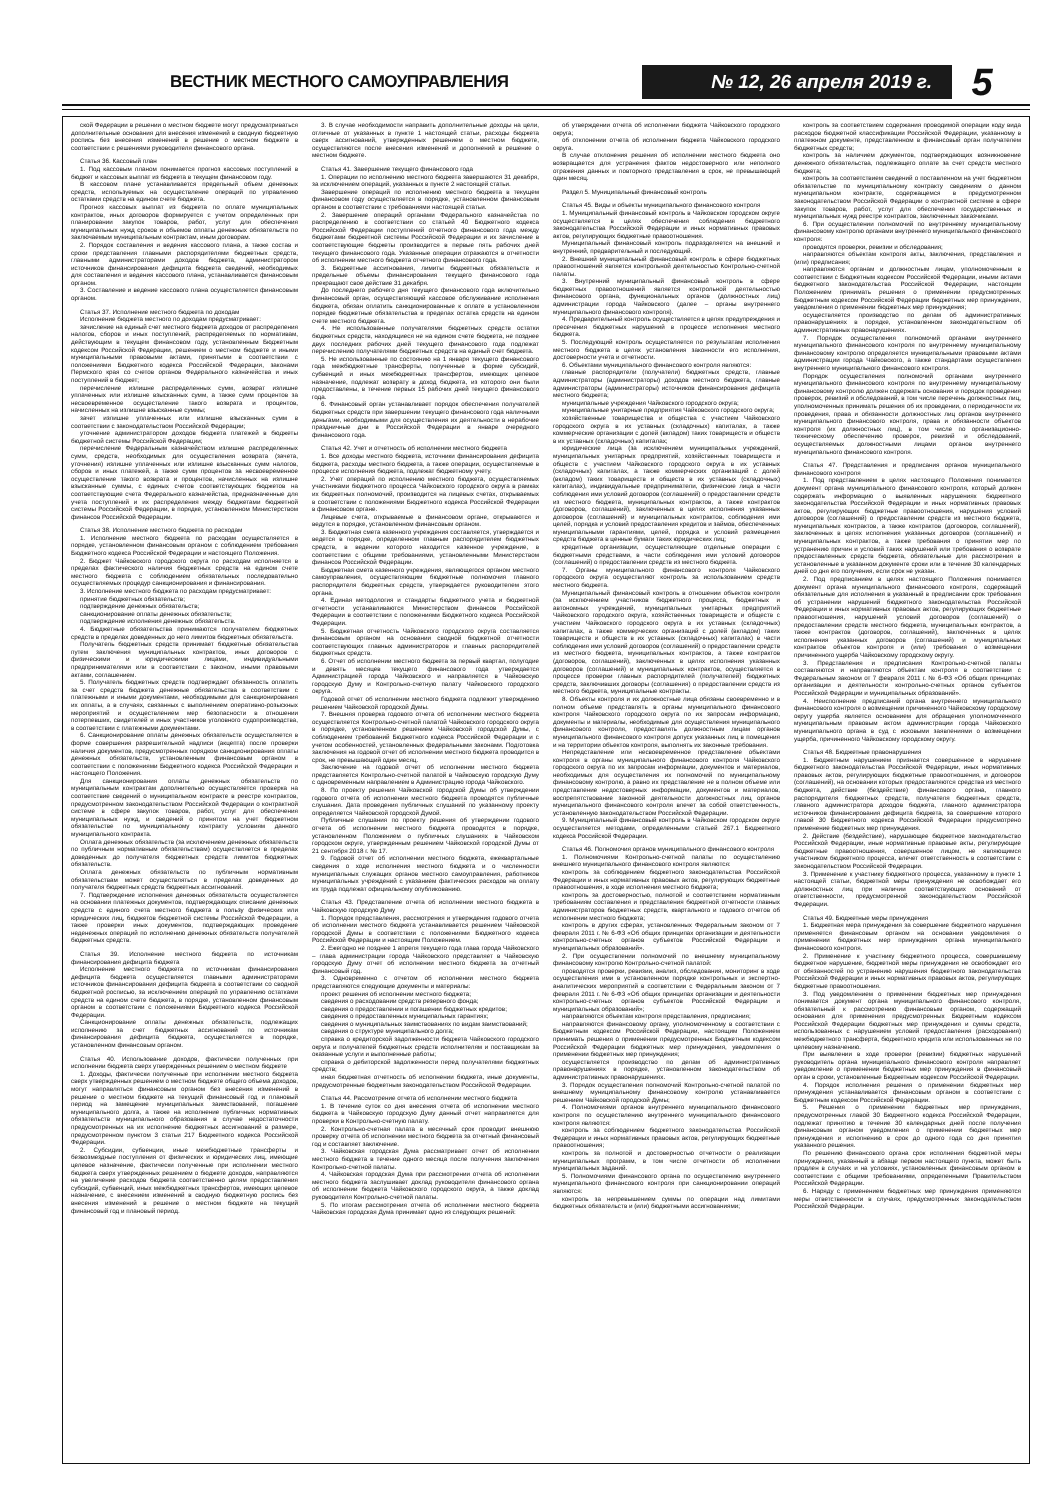ВЕСТНИК МЕСТНОГО САМОУПРАВЛЕНИЯ
№ 12, 26 апреля 2019 г.
5
ской Федерации в решении о местном бюджете могут предусматриваться дополнительные основания для внесения изменений в сводную бюджетную роспись без внесения изменений в решение о местном бюджете в соответствии с решениями руководителя финансового органа.
Статья 36. Кассовый план
1. Под кассовым планом понимается прогноз кассовых поступлений в бюджет и кассовых выплат из бюджета в текущем финансовом году.
В кассовом плане устанавливается предельный объем денежных средств, используемых на осуществление операций по управлению остатками средств на едином счете бюджета.
Прогноз кассовых выплат из бюджета по оплате муниципальных контрактов, иных договоров формируется с учетом определенных при планировании закупок товаров, работ, услуг для обеспечения муниципальных нужд сроков и объемов оплаты денежных обязательств по заключаемым муниципальным контрактам, иным договорам.
2. Порядок составления и ведения кассового плана, а также состав и сроки представления главными распорядителями бюджетных средств, главными администраторами доходов бюджета, администратором источников финансирования дефицита бюджета сведений, необходимых для составления и ведения кассового плана, устанавливается финансовым органом.
3. Составление и ведение кассового плана осуществляется финансовым органом.
Статья 37. Исполнение местного бюджета по доходам
Исполнение бюджета местного по доходам предусматривает:
зачисление на единый счет местного бюджета доходов от распределения налогов, сборов и иных поступлений, распределяемых по нормативам, действующим в текущем финансовом году, установленным Бюджетным кодексом Российской Федерации, решением о местном бюджете и иными муниципальными правовыми актами, принятыми в соответствии с положениями Бюджетного кодекса Российской Федерации, законами Пермского края со счетов органов Федерального казначейства и иных поступлений в бюджет;
перечисление излишне распределенных сумм, возврат излишне уплаченных или излишне взысканных сумм, а также сумм процентов за несвоевременное осуществление такого возврата и процентов, начисленных на излишне взысканные суммы;
зачет излишне уплаченных или излишне взысканных сумм в соответствии с законодательством Российской Федерации;
уточнение администратором доходов бюджета платежей в бюджеты бюджетной системы Российской Федерации;
перечисление Федеральным казначейством излишне распределенных сумм, средств, необходимых для осуществления возврата (зачета, уточнения) излишне уплаченных или излишне взысканных сумм налогов, сборов и иных платежей, а также сумм процентов за несвоевременное осуществление такого возврата и процентов, начисленных на излишне взысканные суммы, с единых счетов соответствующих бюджетов на соответствующие счета Федерального казначейства, предназначенные для учета поступлений и их распределения между бюджетами бюджетной системы Российской Федерации, в порядке, установленном Министерством финансов Российской Федерации.
Статья 38. Исполнение местного бюджета по расходам
1. Исполнение местного бюджета по расходам осуществляется в порядке, установленном финансовым органом с соблюдением требования Бюджетного кодекса Российской Федерации и настоящего Положения.
2. Бюджет Чайковского городского округа по расходам исполняется в пределах фактического наличия бюджетных средств на едином счете местного бюджета с соблюдением обязательных последовательно осуществляемых процедур санкционирования и финансирования.
3. Исполнение местного бюджета по расходам предусматривает:
принятие бюджетных обязательств;
подтверждение денежных обязательств;
санкционирование оплаты денежных обязательств;
подтверждение исполнения денежных обязательств.
4. Бюджетные обязательства принимаются получателем бюджетных средств в пределах доведенных до него лимитов бюджетных обязательств.
Получатель бюджетных средств принимает бюджетные обязательства путем заключения муниципальных контрактов, иных договоров с физическими и юридическими лицами, индивидуальными предпринимателями или в соответствии с законом, иными правовыми актами, соглашением.
5. Получатель бюджетных средств подтверждает обязанность оплатить за счет средств бюджета денежные обязательства в соответствии с платежными и иными документами, необходимыми для санкционирования их оплаты, а в случаях, связанных с выполнением оперативно-розыскных мероприятий и осуществлением мер безопасности в отношении потерпевших, свидетелей и иных участников уголовного судопроизводства, в соответствии с платежными документами.
6. Санкционирование оплаты денежных обязательств осуществляется в форме совершения разрешительной надписи (акцепта) после проверки наличия документов, предусмотренных порядком санкционирования оплаты денежных обязательств, установленным финансовым органом в соответствии с положениями Бюджетного кодекса Российской Федерации и настоящего Положения.
Для санкционирования оплаты денежных обязательств по муниципальным контрактам дополнительно осуществляется проверка на соответствие сведений о муниципальном контракте в реестре контрактов, предусмотренном законодательством Российской Федерации о контрактной системе в сфере закупок товаров, работ, услуг для обеспечения муниципальных нужд, и сведений о принятом на учет бюджетном обязательстве по муниципальному контракту условиям данного муниципального контракта.
Оплата денежных обязательств (за исключением денежных обязательств по публичным нормативным обязательствам) осуществляется в пределах доведенных до получателя бюджетных средств лимитов бюджетных обязательств.
Оплата денежных обязательств по публичным нормативным обязательствам может осуществляться в пределах доведенных до получателя бюджетных средств бюджетных ассигнований.
7. Подтверждение исполнения денежных обязательств осуществляется на основании платежных документов, подтверждающих списание денежных средств с единого счета местного бюджета в пользу физических или юридических лиц, бюджетов бюджетной системы Российской Федерации, а также проверки иных документов, подтверждающих проведение неденежных операций по исполнению денежных обязательств получателей бюджетных средств.
Статья 39. Исполнение местного бюджета по источникам финансирования дефицита бюджета
Исполнение местного бюджета по источникам финансирования дефицита бюджета осуществляется главными администраторами источников финансирования дефицита бюджета в соответствии со сводной бюджетной росписью, за исключением операций по управлению остатками средств на едином счете бюджета, в порядке, установленном финансовым органом в соответствии с положениями Бюджетного кодекса Российской Федерации.
Санкционирование оплаты денежных обязательств, подлежащих исполнению за счет бюджетных ассигнований по источникам финансирования дефицита бюджета, осуществляется в порядке, установленном финансовым органом.
Статья 40. Использование доходов, фактически полученных при исполнении бюджета сверх утвержденных решением о местном бюджете
1. Доходы, фактически полученные при исполнении местного бюджета сверх утвержденных решением о местном бюджете общего объема доходов, могут направляться финансовым органом без внесения изменений в решение о местном бюджете на текущий финансовый год и плановый период на замещение муниципальных заимствований, погашение муниципального долга, а также на исполнение публичных нормативных обязательств муниципального образования в случае недостаточности предусмотренных на их исполнение бюджетных ассигнований в размере, предусмотренном пунктом 3 статьи 217 Бюджетного кодекса Российской Федерации.
2. Субсидии, субвенции, иные межбюджетные трансферты и безвозмездные поступления от физических и юридических лиц, имеющие целевое назначение, фактически полученные при исполнении местного бюджета сверх утвержденных решением о бюджете доходов, направляются на увеличение расходов бюджета соответственно целям предоставления субсидий, субвенций, иных межбюджетных трансфертов, имеющих целевое назначение, с внесением изменений в сводную бюджетную роспись без внесения изменений в решение о местном бюджете на текущий финансовый год и плановый период.
3. В случае необходимости направить дополнительные доходы на цели, отличные от указанных в пункте 1 настоящей статьи, расходы бюджета сверх ассигнований, утвержденных решением о местном бюджете, осуществляются после внесения изменений и дополнений в решение о местном бюджете.
Статья 41. Завершение текущего финансового года
1. Операции по исполнению местного бюджета завершаются 31 декабря, за исключением операций, указанных в пункте 2 настоящей статьи.
Завершение операций по исполнению местного бюджета в текущем финансовом году осуществляется в порядке, установленном финансовым органом в соответствии с требованиями настоящей статьи.
2. Завершение операций органами Федерального казначейства по распределению в соответствии со статьей 40 Бюджетного кодекса Российской Федерации поступлений отчетного финансового года между бюджетами бюджетной системы Российской Федерации и их зачисление в соответствующие бюджеты производится в первые пять рабочих дней текущего финансового года. Указанные операции отражаются в отчетности об исполнении местного бюджета отчетного финансового года.
3. Бюджетные ассигнования, лимиты бюджетных обязательств и предельные объемы финансирования текущего финансового года прекращают свое действие 31 декабря.
До последнего рабочего дня текущего финансового года включительно финансовый орган, осуществляющий кассовое обслуживание исполнения бюджета, обязан оплатить санкционированные к оплате в установленном порядке бюджетные обязательства в пределах остатка средств на едином счете местного бюджета.
4. Не использованные получателями бюджетных средств остатки бюджетных средств, находящиеся не на едином счете бюджета, не позднее двух последних рабочих дней текущего финансового года подлежат перечислению получателями бюджетных средств на единый счет бюджета.
5. Не использованные по состоянию на 1 января текущего финансового года межбюджетные трансферты, полученные в форме субсидий, субвенций и иных межбюджетных трансфертов, имеющих целевое назначение, подлежат возврату в доход бюджета, из которого они были предоставлены, в течение первых 15 рабочих дней текущего финансового года.
6. Финансовый орган устанавливает порядок обеспечения получателей бюджетных средств при завершении текущего финансового года наличными деньгами, необходимыми для осуществления их деятельности в нерабочие праздничные дни в Российской Федерации в январе очередного финансового года.
Статья 42. Учет и отчетность об исполнении местного бюджета
1. Все доходы местного бюджета, источники финансирования дефицита бюджета, расходы местного бюджета, а также операции, осуществляемые в процессе исполнения бюджета, подлежат бюджетному учету.
2. Учет операций по исполнению местного бюджета, осуществляемых участниками бюджетного процесса Чайковского городского округа в рамках их бюджетных полномочий, производится на лицевых счетах, открываемых в соответствии с положениями Бюджетного кодекса Российской Федерации в финансовом органе.
Лицевые счета, открываемые в финансовом органе, открываются и ведутся в порядке, установленном финансовым органом.
3. Бюджетная смета казенного учреждения составляется, утверждается и ведется в порядке, определенном главным распорядителем бюджетных средств, в ведении которого находится казенное учреждение, в соответствии с общими требованиями, установленными Министерством финансов Российской Федерации.
Бюджетная смета казенного учреждения, являющегося органом местного самоуправления, осуществляющим бюджетные полномочия главного распорядителя бюджетных средств, утверждается руководителем этого органа.
4. Единая методология и стандарты бюджетного учета и бюджетной отчетности устанавливаются Министерством финансов Российской Федерации в соответствии с положениями Бюджетного кодекса Российской Федерации.
5. Бюджетная отчетность Чайковского городского округа составляется финансовым органом на основании сводной бюджетной отчетности соответствующих главных администраторов и главных распорядителей бюджетных средств.
6. Отчет об исполнении местного бюджета за первый квартал, полугодие и девять месяцев текущего финансового года утверждается Администрацией города Чайковского и направляется в Чайковскую городскую Думу и Контрольно-счетную палату Чайковского городского округа.
Годовой отчет об исполнении местного бюджета подлежит утверждению решением Чайковской городской Думы.
7. Внешняя проверка годового отчета об исполнении местного бюджета осуществляется Контрольно-счетной палатой Чайковского городского округа в порядке, установленном решением Чайковской городской Думы, с соблюдением требований Бюджетного кодекса Российской Федерации и с учетом особенностей, установленных федеральными законами. Подготовка заключения на годовой отчет об исполнении местного бюджета проводится в срок, не превышающий один месяц.
Заключение на годовой отчет об исполнении местного бюджета представляется Контрольно-счетной палатой в Чайковскую городскую Думу с одновременным направлением в Администрацию города Чайковского.
8. По проекту решения Чайковской городской Думы об утверждении годового отчета об исполнении местного бюджета проводятся публичные слушания. Дата проведения публичных слушаний по указанному проекту определяется Чайковской городской Думой.
Публичные слушания по проекту решения об утверждении годового отчета об исполнении местного бюджета проводятся в порядке, установленном Положением о публичных слушаниях в Чайковском городском округе, утвержденным решением Чайковской городской Думы от 21 сентября 2018 г. № 17.
9. Годовой отчет об исполнении местного бюджета, ежеквартальные сведения о ходе исполнения местного бюджета и о численности муниципальных служащих органов местного самоуправления, работников муниципальных учреждений с указанием фактических расходов на оплату их труда подлежат официальному опубликованию.
Статья 43. Представление отчета об исполнении местного бюджета в Чайковскую городскую Думу
1. Порядок представления, рассмотрения и утверждения годового отчета об исполнении местного бюджета устанавливается решением Чайковской городской Думы в соответствии с положениями Бюджетного кодекса Российской Федерации и настоящим Положением.
2. Ежегодно не позднее 1 апреля текущего года глава города Чайковского – глава администрации города Чайковского представляет в Чайковскую городскую Думу отчет об исполнении местного бюджета за отчетный финансовый год.
3. Одновременно с отчетом об исполнении местного бюджета представляются следующие документы и материалы:
проект решения об исполнении местного бюджета;
сведения о расходовании средств резервного фонда;
сведения о предоставлении и погашении бюджетных кредитов;
сведения о предоставленных муниципальных гарантиях;
сведения о муниципальных заимствованиях по видам заимствований;
сведения о структуре муниципального долга;
справка о кредиторской задолженности бюджета Чайковского городского округа и получателей бюджетных средств исполнителям и поставщикам за оказанные услуги и выполненные работы;
справка о дебиторской задолженности перед получателями бюджетных средств;
иная бюджетная отчетность об исполнении бюджета, иные документы, предусмотренные бюджетным законодательством Российской Федерации.
Статья 44. Рассмотрение отчета об исполнении местного бюджета
1. В течение суток со дня внесения отчета об исполнении местного бюджета в Чайковскую городскую Думу данный отчет направляется для проверки в Контрольно-счетную палату.
2. Контрольно-счетная палата в месячный срок проводит внешнюю проверку отчета об исполнении местного бюджета за отчетный финансовый год и составляет заключение.
3. Чайковская городская Дума рассматривает отчет об исполнении местного бюджета в течение одного месяца после получения заключения Контрольно-счетной палаты.
4. Чайковская городская Дума при рассмотрении отчета об исполнении местного бюджета заслушивает доклад руководителя финансового органа об исполнении бюджета Чайковского городского округа, а также доклад руководителя Контрольно-счетной палаты.
5. По итогам рассмотрения отчета об исполнении местного бюджета Чайковская городская Дума принимает одно из следующих решений:
об утверждении отчета об исполнении бюджета Чайковского городского округа;
об отклонении отчета об исполнении бюджета Чайковского городского округа.
В случае отклонения решения об исполнении местного бюджета оно возвращается для устранения фактов недостоверного или неполного отражения данных и повторного представления в срок, не превышающий один месяц.
Раздел 5. Муниципальный финансовый контроль
Статья 45. Виды и объекты муниципального финансового контроля
1. Муниципальный финансовый контроль в Чайковском городском округе осуществляется в целях обеспечения соблюдения бюджетного законодательства Российской Федерации и иных нормативных правовых актов, регулирующих бюджетные правоотношения.
Муниципальный финансовый контроль подразделяется на внешний и внутренний, предварительный и последующий.
2. Внешний муниципальный финансовый контроль в сфере бюджетных правоотношений является контрольной деятельностью Контрольно-счетной палаты.
3. Внутренний муниципальный финансовый контроль в сфере бюджетных правоотношений является контрольной деятельностью финансового органа, функциональных органов (должностных лиц) администрации города Чайковского (далее – органы внутреннего муниципального финансового контроля).
4. Предварительный контроль осуществляется в целях предупреждения и пресечения бюджетных нарушений в процессе исполнения местного бюджета.
5. Последующий контроль осуществляется по результатам исполнения местного бюджета в целях установления законности его исполнения, достоверности учета и отчетности.
6. Объектами муниципального финансового контроля являются:
главные распорядители (получатели) бюджетных средств, главные администраторы (администраторы) доходов местного бюджета, главные администраторы (администраторы) источников финансирования дефицита местного бюджета;
муниципальные учреждения Чайковского городского округа;
муниципальные унитарные предприятия Чайковского городского округа;
хозяйственные товарищества и общества с участием Чайковского городского округа в их уставных (складочных) капиталах, а также коммерческие организации с долей (вкладом) таких товариществ и обществ в их уставных (складочных) капиталах;
юридические лица (за исключением муниципальных учреждений, муниципальных унитарных предприятий, хозяйственных товариществ и обществ с участием Чайковского городского округа в их уставных (складочных) капиталах, а также коммерческих организаций с долей (вкладом) таких товариществ и обществ в их уставных (складочных) капиталах), индивидуальные предприниматели, физические лица в части соблюдения ими условий договоров (соглашений) о предоставлении средств из местного бюджета, муниципальных контрактов, а также контрактов (договоров, соглашений), заключенных в целях исполнения указанных договоров (соглашений) и муниципальных контрактов, соблюдения ими целей, порядка и условий предоставления кредитов и займов, обеспеченных муниципальными гарантиями, целей, порядка и условий размещения средств бюджета в ценные бумаги таких юридических лиц;
кредитные организации, осуществляющие отдельные операции с бюджетными средствами, в части соблюдения ими условий договоров (соглашений) о предоставлении средств из местного бюджета.
7. Органы муниципального финансового контроля Чайковского городского округа осуществляют контроль за использованием средств местного бюджета.
Муниципальный финансовый контроль в отношении объектов контроля (за исключением участников бюджетного процесса, бюджетных и автономных учреждений, муниципальных унитарных предприятий Чайковского городского округа, хозяйственных товариществ и обществ с участием Чайковского городского округа в их уставных (складочных) капиталах, а также коммерческих организаций с долей (вкладом) таких товариществ и обществ в их уставных (складочных) капиталах) в части соблюдения ими условий договоров (соглашений) о предоставлении средств из местного бюджета, муниципальных контрактов, а также контрактов (договоров, соглашений), заключенных в целях исполнения указанных договоров (соглашений) и муниципальных контрактов, осуществляется в процессе проверки главных распорядителей (получателей) бюджетных средств, заключивших договоры (соглашения) о предоставлении средств из местного бюджета, муниципальные контракты.
8. Объекты контроля и их должностные лица обязаны своевременно и в полном объеме представлять в органы муниципального финансового контроля Чайковского городского округа по их запросам информацию, документы и материалы, необходимые для осуществления муниципального финансового контроля, предоставлять должностным лицам органов муниципального финансового контроля допуск указанных лиц в помещения и на территории объектов контроля, выполнять их законные требования.
Непредставление или несвоевременное представление объектами контроля в органы муниципального финансового контроля Чайковского городского округа по их запросам информации, документов и материалов, необходимых для осуществления их полномочий по муниципальному финансовому контролю, а равно их представление не в полном объеме или представление недостоверных информации, документов и материалов, воспрепятствование законной деятельности должностных лиц органов муниципального финансового контроля влечет за собой ответственность, установленную законодательством Российской Федерации.
9. Муниципальный финансовый контроль в Чайковском городском округе осуществляется методами, определенными статьей 267.1 Бюджетного кодекса Российской Федерации.
Статья 46. Полномочия органов муниципального финансового контроля
1. Полномочиями Контрольно-счетной палаты по осуществлению внешнего муниципального финансового контроля являются:
контроль за соблюдением бюджетного законодательства Российской Федерации и иных нормативных правовых актов, регулирующих бюджетные правоотношения, в ходе исполнения местного бюджета;
контроль за достоверностью, полнотой и соответствием нормативным требованиям составления и представления бюджетной отчетности главных администраторов бюджетных средств, квартального и годового отчетов об исполнении местного бюджета;
контроль в других сферах, установленных Федеральным законом от 7 февраля 2011 г. № 6-ФЗ «Об общих принципах организации и деятельности контрольно-счетных органов субъектов Российской Федерации и муниципальных образований».
2. При осуществлении полномочий по внешнему муниципальному финансовому контролю Контрольно-счетной палатой:
проводятся проверки, ревизии, анализ, обследования, мониторинг в ходе осуществления ими в установленном порядке контрольных и экспертно-аналитических мероприятий в соответствии с Федеральным законом от 7 февраля 2011 г. № 6-ФЗ «Об общих принципах организации и деятельности контрольно-счетных органов субъектов Российской Федерации и муниципальных образований»;
направляются объектам контроля представления, предписания;
направляются финансовому органу, уполномоченному в соответствии с Бюджетным кодексом Российской Федерации, настоящим Положением принимать решения о применении предусмотренных Бюджетным кодексом Российской Федерации бюджетных мер принуждения, уведомления о применении бюджетных мер принуждения;
осуществляется производство по делам об административных правонарушениях в порядке, установленном законодательством об административных правонарушениях.
3. Порядок осуществления полномочий Контрольно-счетной палатой по внешнему муниципальному финансовому контролю устанавливается решением Чайковской городской Думы;
4. Полномочиями органов внутреннего муниципального финансового контроля по осуществлению внутреннего муниципального финансового контроля являются:
контроль за соблюдением бюджетного законодательства Российской Федерации и иных нормативных правовых актов, регулирующих бюджетные правоотношения;
контроль за полнотой и достоверностью отчетности о реализации муниципальных программ, в том числе отчетности об исполнении муниципальных заданий.
5. Полномочиями финансового органа по осуществлению внутреннего муниципального финансового контроля при санкционировании операций являются:
контроль за непревышением суммы по операции над лимитами бюджетных обязательств и (или) бюджетными ассигнованиями;
контроль за соответствием содержания проводимой операции коду вида расходов бюджетной классификации Российской Федерации, указанному в платежном документе, представленном в финансовый орган получателем бюджетных средств;
контроль за наличием документов, подтверждающих возникновение денежного обязательства, подлежащего оплате за счет средств местного бюджета;
контроль за соответствием сведений о поставленном на учет бюджетном обязательстве по муниципальному контракту сведениям о данном муниципальном контракте, содержащемся в предусмотренном законодательством Российской Федерации о контрактной системе в сфере закупок товаров, работ, услуг для обеспечения государственных и муниципальных нужд реестре контрактов, заключенных заказчиками.
6. При осуществлении полномочий по внутреннему муниципальному финансовому контролю органами внутреннего муниципального финансового контроля:
проводятся проверки, ревизии и обследования;
направляются объектам контроля акты, заключения, представления и (или) предписания;
направляются органам и должностным лицам, уполномоченным в соответствии с Бюджетным кодексом Российской Федерации, иными актами бюджетного законодательства Российской Федерации, настоящим Положением принимать решения о применении предусмотренных Бюджетным кодексом Российской Федерации бюджетных мер принуждения, уведомления о применении бюджетных мер принуждения;
осуществляется производство по делам об административных правонарушениях в порядке, установленном законодательством об административных правонарушениях.
7. Порядок осуществления полномочий органами внутреннего муниципального финансового контроля по внутреннему муниципальному финансовому контролю определяется муниципальными правовыми актами администрации города Чайковского, а также стандартами осуществления внутреннего муниципального финансового контроля.
Порядок осуществления полномочий органами внутреннего муниципального финансового контроля по внутреннему муниципальному финансовому контролю должен содержать основания и порядок проведения проверок, ревизий и обследований, в том числе перечень должностных лиц, уполномоченных принимать решения об их проведении, о периодичности их проведения, права и обязанности должностных лиц органов внутреннего муниципального финансового контроля, права и обязанности объектов контроля (их должностных лиц), в том числе по организационно-техническому обеспечению проверок, ревизий и обследований, осуществляемых должностными лицами органов внутреннего муниципального финансового контроля.
Статья 47. Представления и предписания органов муниципального финансового контроля
1. Под представлением в целях настоящего Положения понимается документ органа муниципального финансового контроля, который должен содержать информацию о выявленных нарушениях бюджетного законодательства Российской Федерации и иных нормативных правовых актов, регулирующих бюджетные правоотношения, нарушения условий договоров (соглашений) о предоставлении средств из местного бюджета, муниципальных контрактов, а также контрактов (договоров, соглашений), заключенных в целях исполнения указанных договоров (соглашений) и муниципальных контрактов, а также требования о принятии мер по устранению причин и условий таких нарушений или требования о возврате предоставленных средств бюджета, обязательные для рассмотрения в установленные в указанном документе сроки или в течение 30 календарных дней со дня его получения, если срок не указан.
2. Под предписанием в целях настоящего Положения понимается документ органа муниципального финансового контроля, содержащий обязательные для исполнения в указанный в предписании срок требования об устранении нарушений бюджетного законодательства Российской Федерации и иных нормативных правовых актов, регулирующих бюджетные правоотношения, нарушений условий договоров (соглашений) о предоставлении средств местного бюджета, муниципальных контрактов, а также контрактов (договоров, соглашений), заключенных в целях исполнения указанных договоров (соглашений) и муниципальных контрактов объектов контроля и (или) требования о возмещении причиненного ущерба Чайковскому городскому округу.
3. Представления и предписания Контрольно-счетной палаты составляются и направляются объектам контроля в соответствии с Федеральным законом от 7 февраля 2011 г. № 6-ФЗ «Об общих принципах организации и деятельности контрольно-счетных органов субъектов Российской Федерации и муниципальных образований».
4. Неисполнение предписаний органа внутреннего муниципального финансового контроля о возмещении причиненного Чайковскому городскому округу ущерба является основанием для обращения уполномоченного муниципальным правовым актом администрации города Чайковского муниципального органа в суд с исковыми заявлениями о возмещении ущерба, причиненного Чайковскому городскому округу.
Статья 48. Бюджетные правонарушения
1. Бюджетным нарушением признается совершенное в нарушение бюджетного законодательства Российской Федерации, иных нормативных правовых актов, регулирующих бюджетные правоотношения, и договоров (соглашений), на основании которых предоставляются средства из местного бюджета, действие (бездействие) финансового органа, главного распорядителя бюджетных средств, получателя бюджетных средств, главного администратора доходов бюджета, главного администратора источников финансирования дефицита бюджета, за совершение которого главой 30 Бюджетного кодекса Российской Федерации предусмотрено применение бюджетных мер принуждения.
2. Действие (бездействие), нарушающее бюджетное законодательство Российской Федерации, иные нормативные правовые акты, регулирующие бюджетные правоотношения, совершенное лицом, не являющимся участником бюджетного процесса, влечет ответственность в соответствии с законодательством Российской Федерации.
3. Применение к участнику бюджетного процесса, указанному в пункте 1 настоящей статьи, бюджетной меры принуждения не освобождает его должностных лиц при наличии соответствующих оснований от ответственности, предусмотренной законодательством Российской Федерации.
Статья 49. Бюджетные меры принуждения
1. Бюджетная мера принуждения за совершение бюджетного нарушения применяется финансовым органом на основании уведомления о применении бюджетных мер принуждения органа муниципального финансового контроля.
2. Применение к участнику бюджетного процесса, совершившему бюджетное нарушение, бюджетной меры принуждения не освобождает его от обязанностей по устранению нарушения бюджетного законодательства Российской Федерации и иных нормативных правовых актов, регулирующих бюджетные правоотношения.
3. Под уведомлением о применении бюджетных мер принуждения понимается документ органа муниципального финансового контроля, обязательный к рассмотрению финансовым органом, содержащий основания для применения предусмотренных Бюджетным кодексом Российской Федерации бюджетных мер принуждения и суммы средств, использованных с нарушением условий предоставления (расходования) межбюджетного трансферта, бюджетного кредита или использованных не по целевому назначению.
При выявлении в ходе проверки (ревизии) бюджетных нарушений руководитель органа муниципального финансового контроля направляет уведомление о применении бюджетных мер принуждения в финансовый орган в сроки, установленные Бюджетным кодексом Российской Федерации.
4. Порядок исполнения решения о применении бюджетных мер принуждения устанавливается финансовым органом в соответствии с Бюджетным кодексом Российской Федерации.
5. Решения о применении бюджетных мер принуждения, предусмотренных главой 30 Бюджетного кодекса Российской Федерации, подлежат принятию в течение 30 календарных дней после получения финансовым органом уведомления о применении бюджетных мер принуждения и исполнению в срок до одного года со дня принятия указанного решения.
По решению финансового органа срок исполнения бюджетной меры принуждения, указанный в абзаце первом настоящего пункта, может быть продлен в случаях и на условиях, установленных финансовым органом в соответствии с общими требованиями, определенными Правительством Российской Федерации.
6. Наряду с применением бюджетных мер принуждения применяются меры ответственности в случаях, предусмотренных законодательством Российской Федерации.